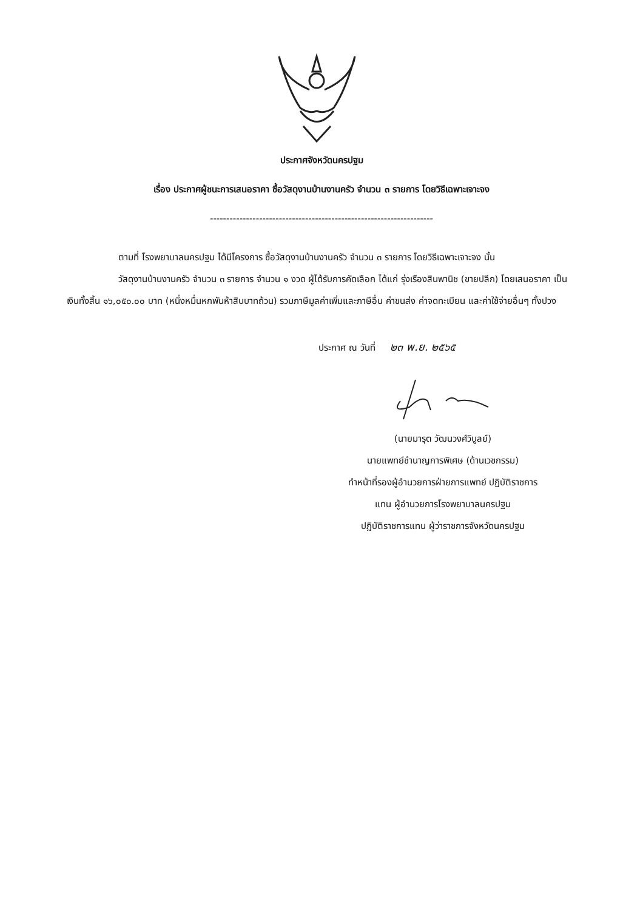ประกาศจังหวัดนครปฐม
เรื่อง ประกาศผู้ชนะการเสนอราคา ซื้อวัสดุงานบ้านงานครัว จำนวน ๓ รายการ โดยวิธีเฉพาะเจาะจง
--------------------------------------------------------------------
ตามที่ โรงพยาบาลนครปฐม ได้มีโครงการ ซื้อวัสดุงานบ้านงานครัว จำนวน ๓ รายการ โดยวิธีเฉพาะเจาะจง นั้น
วัสดุงานบ้านงานครัว จำนวน ๓ รายการ จำนวน ๑ งวด ผู้ได้รับการคัดเลือก ได้แก่ รุ่งเรืองสินพานิช (ขายปลีก) โดยเสนอราคา เป็นเงินทั้งสิ้น ๑๖,๐๕๐.๐๐ บาท (หนึ่งหมื่นหกพันห้าสิบบาทถ้วน) รวมภาษีมูลค่าเพิ่มและภาษีอื่น ค่าขนส่ง ค่าจดทะเบียน และค่าใช้จ่ายอื่นๆ ทั้งปวง
ประกาศ ณ วันที่ ๒๓ พ.ย. ๒๕๖๕
(นายมารุต วัฒนวงศ์วิบูลย์)
นายแพทย์ชำนาญการพิเศษ (ด้านเวชกรรม)
ทำหน้าที่รองผู้อำนวยการฝ่ายการแพทย์ ปฏิบัติราชการ
แทน ผู้อำนวยการโรงพยาบาลนครปฐม
ปฏิบัติราชการแทน ผู้ว่าราชการจังหวัดนครปฐม